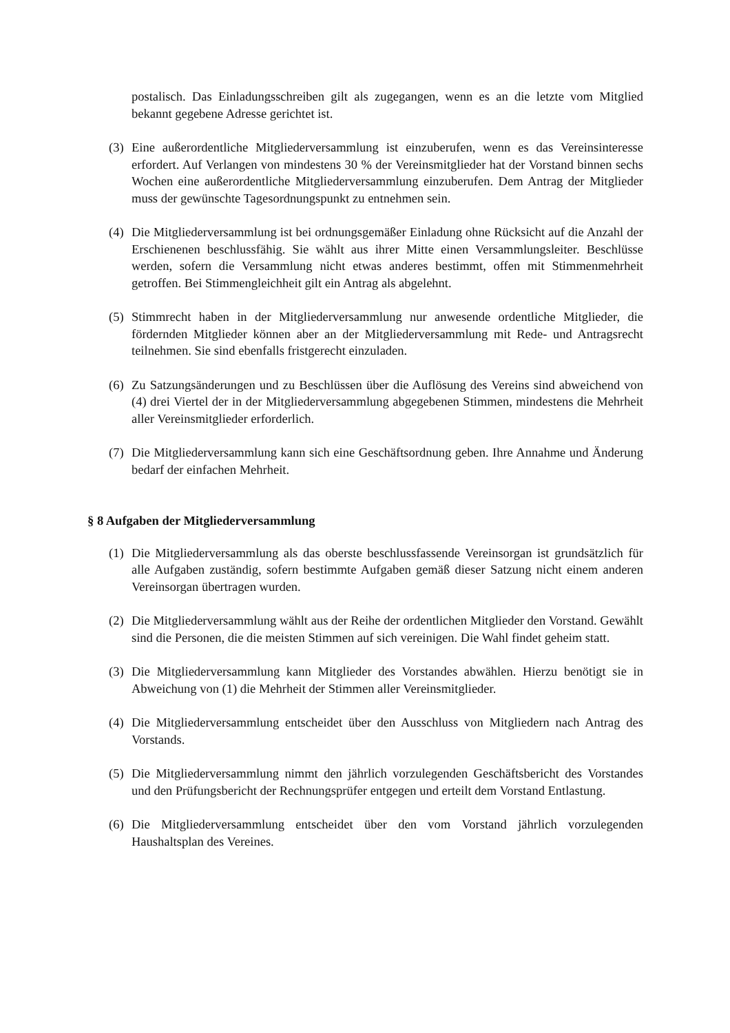postalisch. Das Einladungsschreiben gilt als zugegangen, wenn es an die letzte vom Mitglied bekannt gegebene Adresse gerichtet ist.
(3) Eine außerordentliche Mitgliederversammlung ist einzuberufen, wenn es das Vereinsinteresse erfordert. Auf Verlangen von mindestens 30 % der Vereinsmitglieder hat der Vorstand binnen sechs Wochen eine außerordentliche Mitgliederversammlung einzuberufen. Dem Antrag der Mitglieder muss der gewünschte Tagesordnungspunkt zu entnehmen sein.
(4) Die Mitgliederversammlung ist bei ordnungsgemäßer Einladung ohne Rücksicht auf die Anzahl der Erschienenen beschlussfähig. Sie wählt aus ihrer Mitte einen Versammlungsleiter. Beschlüsse werden, sofern die Versammlung nicht etwas anderes bestimmt, offen mit Stimmenmehrheit getroffen. Bei Stimmengleichheit gilt ein Antrag als abgelehnt.
(5) Stimmrecht haben in der Mitgliederversammlung nur anwesende ordentliche Mitglieder, die fördernden Mitglieder können aber an der Mitgliederversammlung mit Rede- und Antragsrecht teilnehmen. Sie sind ebenfalls fristgerecht einzuladen.
(6) Zu Satzungsänderungen und zu Beschlüssen über die Auflösung des Vereins sind abweichend von (4) drei Viertel der in der Mitgliederversammlung abgegebenen Stimmen, mindestens die Mehrheit aller Vereinsmitglieder erforderlich.
(7) Die Mitgliederversammlung kann sich eine Geschäftsordnung geben. Ihre Annahme und Änderung bedarf der einfachen Mehrheit.
§ 8 Aufgaben der Mitgliederversammlung
(1) Die Mitgliederversammlung als das oberste beschlussfassende Vereinsorgan ist grundsätzlich für alle Aufgaben zuständig, sofern bestimmte Aufgaben gemäß dieser Satzung nicht einem anderen Vereinsorgan übertragen wurden.
(2) Die Mitgliederversammlung wählt aus der Reihe der ordentlichen Mitglieder den Vorstand. Gewählt sind die Personen, die die meisten Stimmen auf sich vereinigen. Die Wahl findet geheim statt.
(3) Die Mitgliederversammlung kann Mitglieder des Vorstandes abwählen. Hierzu benötigt sie in Abweichung von (1) die Mehrheit der Stimmen aller Vereinsmitglieder.
(4) Die Mitgliederversammlung entscheidet über den Ausschluss von Mitgliedern nach Antrag des Vorstands.
(5) Die Mitgliederversammlung nimmt den jährlich vorzulegenden Geschäftsbericht des Vorstandes und den Prüfungsbericht der Rechnungsprüfer entgegen und erteilt dem Vorstand Entlastung.
(6) Die Mitgliederversammlung entscheidet über den vom Vorstand jährlich vorzulegenden Haushaltsplan des Vereines.